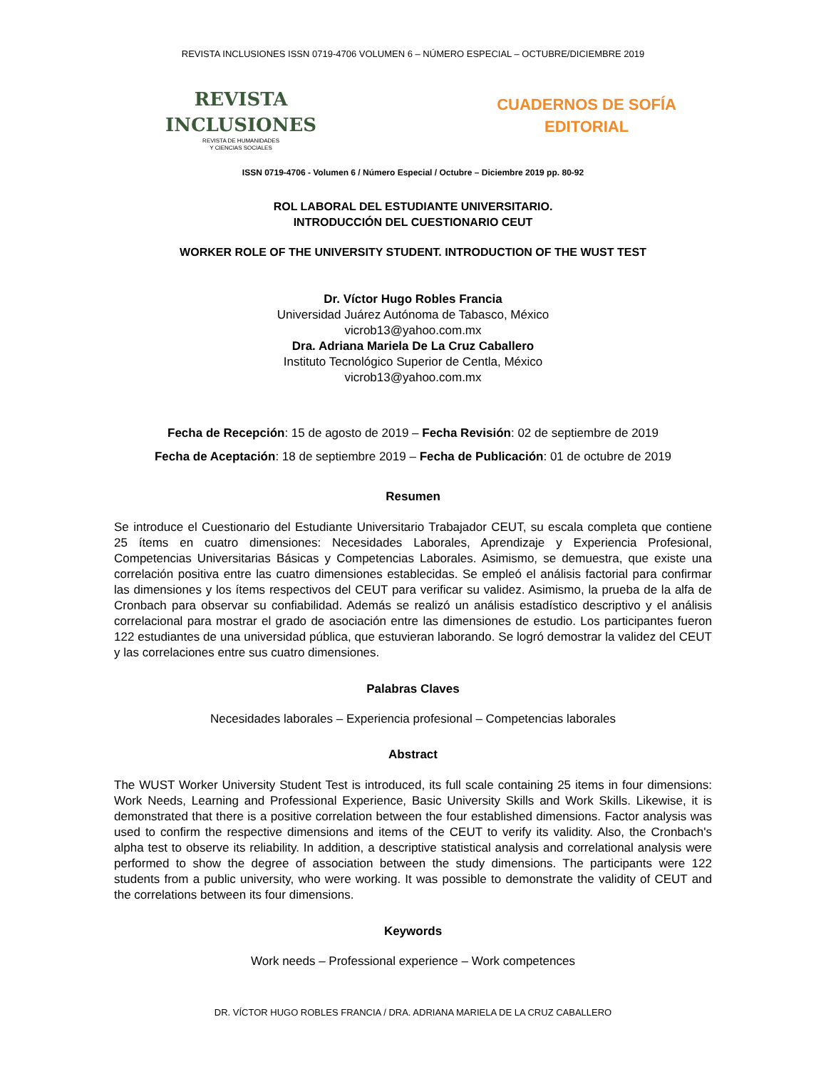REVISTA INCLUSIONES ISSN 0719-4706 VOLUMEN 6 – NÚMERO ESPECIAL – OCTUBRE/DICIEMBRE 2019
REVISTA
INCLUSIONES
REVISTA DE HUMANIDADES
Y CIENCIAS SOCIALES
CUADERNOS DE SOFÍA
EDITORIAL
ISSN 0719-4706 - Volumen 6 / Número Especial / Octubre – Diciembre 2019 pp. 80-92
ROL LABORAL DEL ESTUDIANTE UNIVERSITARIO.
INTRODUCCIÓN DEL CUESTIONARIO CEUT
WORKER ROLE OF THE UNIVERSITY STUDENT. INTRODUCTION OF THE WUST TEST
Dr. Víctor Hugo Robles Francia
Universidad Juárez Autónoma de Tabasco, México
vicrob13@yahoo.com.mx
Dra. Adriana Mariela De La Cruz Caballero
Instituto Tecnológico Superior de Centla, México
vicrob13@yahoo.com.mx
Fecha de Recepción: 15 de agosto de 2019 – Fecha Revisión: 02 de septiembre de 2019
Fecha de Aceptación: 18 de septiembre 2019 – Fecha de Publicación: 01 de octubre de 2019
Resumen
Se introduce el Cuestionario del Estudiante Universitario Trabajador CEUT, su escala completa que contiene 25 ítems en cuatro dimensiones: Necesidades Laborales, Aprendizaje y Experiencia Profesional, Competencias Universitarias Básicas y Competencias Laborales. Asimismo, se demuestra, que existe una correlación positiva entre las cuatro dimensiones establecidas. Se empleó el análisis factorial para confirmar las dimensiones y los ítems respectivos del CEUT para verificar su validez. Asimismo, la prueba de la alfa de Cronbach para observar su confiabilidad. Además se realizó un análisis estadístico descriptivo y el análisis correlacional para mostrar el grado de asociación entre las dimensiones de estudio. Los participantes fueron 122 estudiantes de una universidad pública, que estuvieran laborando. Se logró demostrar la validez del CEUT y las correlaciones entre sus cuatro dimensiones.
Palabras Claves
Necesidades laborales – Experiencia profesional – Competencias laborales
Abstract
The WUST Worker University Student Test is introduced, its full scale containing 25 items in four dimensions: Work Needs, Learning and Professional Experience, Basic University Skills and Work Skills. Likewise, it is demonstrated that there is a positive correlation between the four established dimensions. Factor analysis was used to confirm the respective dimensions and items of the CEUT to verify its validity. Also, the Cronbach's alpha test to observe its reliability. In addition, a descriptive statistical analysis and correlational analysis were performed to show the degree of association between the study dimensions. The participants were 122 students from a public university, who were working. It was possible to demonstrate the validity of CEUT and the correlations between its four dimensions.
Keywords
Work needs – Professional experience – Work competences
DR. VÍCTOR HUGO ROBLES FRANCIA / DRA. ADRIANA MARIELA DE LA CRUZ CABALLERO